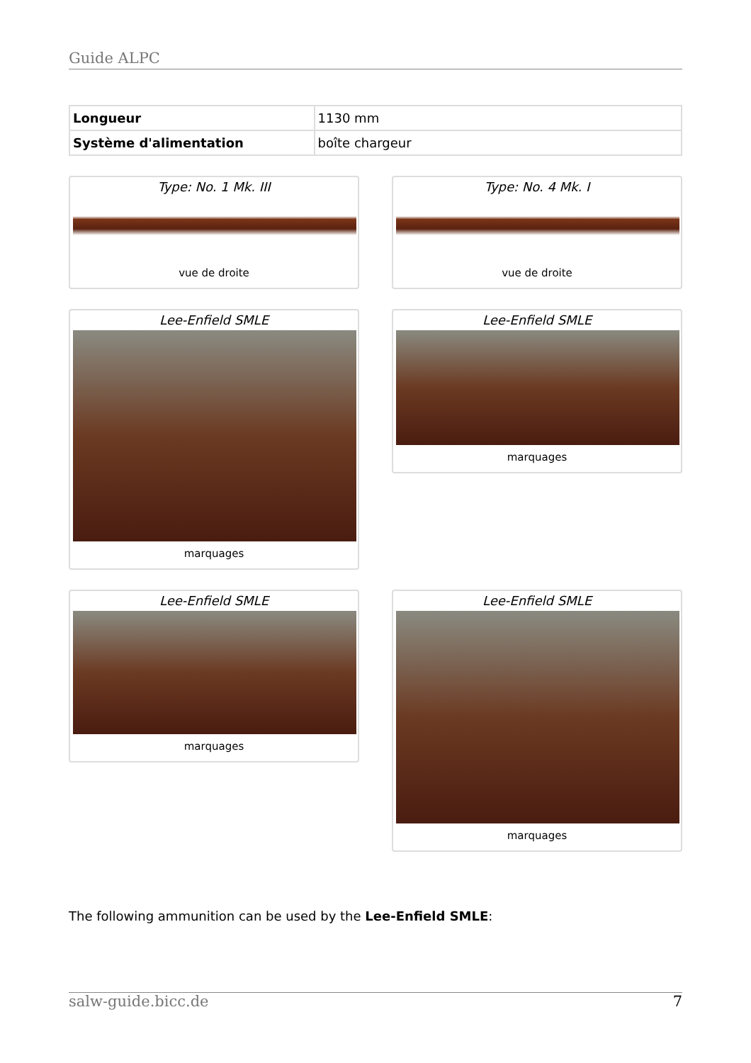Guide ALPC
| Longueur | 1130 mm |
| Système d'alimentation | boîte chargeur |
Type: No. 1 Mk. III
vue de droite
Type: No. 4 Mk. I
vue de droite
Lee-Enfield SMLE
marquages
Lee-Enfield SMLE
marquages
Lee-Enfield SMLE
marquages
Lee-Enfield SMLE
marquages
The following ammunition can be used by the Lee-Enfield SMLE:
salw-guide.bicc.de 7